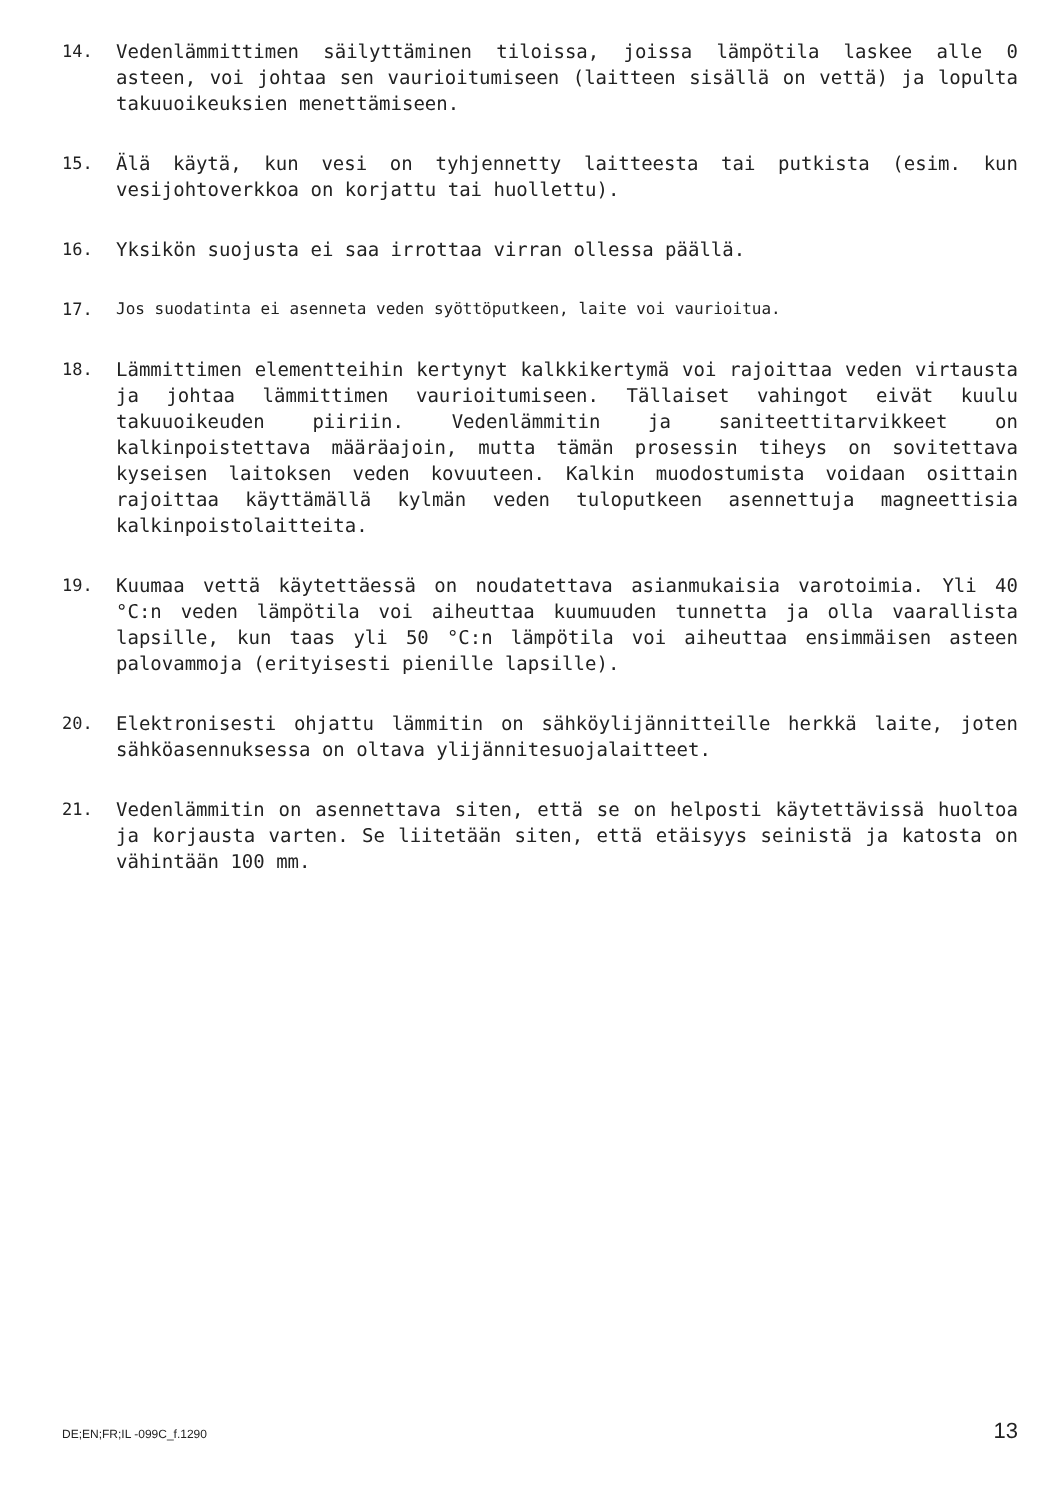14. Vedenlämmittimen säilyttäminen tiloissa, joissa lämpötila laskee alle 0 asteen, voi johtaa sen vaurioitumiseen (laitteen sisällä on vettä) ja lopulta takuuoikeuksien menettämiseen.
15. Älä käytä, kun vesi on tyhjennetty laitteesta tai putkista (esim. kun vesijohtoverkkoa on korjattu tai huollettu).
16. Yksikön suojusta ei saa irrottaa virran ollessa päällä.
17. Jos suodatinta ei asenneta veden syöttöputkeen, laite voi vaurioitua.
18. Lämmittimen elementteihin kertynyt kalkkikertymä voi rajoittaa veden virtausta ja johtaa lämmittimen vaurioitumiseen. Tällaiset vahingot eivät kuulu takuuoikeuden piiriin. Vedenlämmitin ja saniteettitarvikkeet on kalkinpoistettava määräajoin, mutta tämän prosessin tiheys on sovitettava kyseisen laitoksen veden kovuuteen. Kalkin muodostumista voidaan osittain rajoittaa käyttämällä kylmän veden tuloputkeen asennettuja magneettisia kalkinpoistolaitteita.
19. Kuumaa vettä käytettäessä on noudatettava asianmukaisia varotoimia. Yli 40 °C:n veden lämpötila voi aiheuttaa kuumuuden tunnetta ja olla vaarallista lapsille, kun taas yli 50 °C:n lämpötila voi aiheuttaa ensimmäisen asteen palovammoja (erityisesti pienille lapsille).
20. Elektronisesti ohjattu lämmitin on sähköylijännitteille herkkä laite, joten sähköasennuksessa on oltava ylijännitesuojalaitteet.
21. Vedenlämmitin on asennettava siten, että se on helposti käytettävissä huoltoa ja korjausta varten. Se liitetään siten, että etäisyys seinistä ja katosta on vähintään 100 mm.
DE;EN;FR;IL -099C_f.1290 13